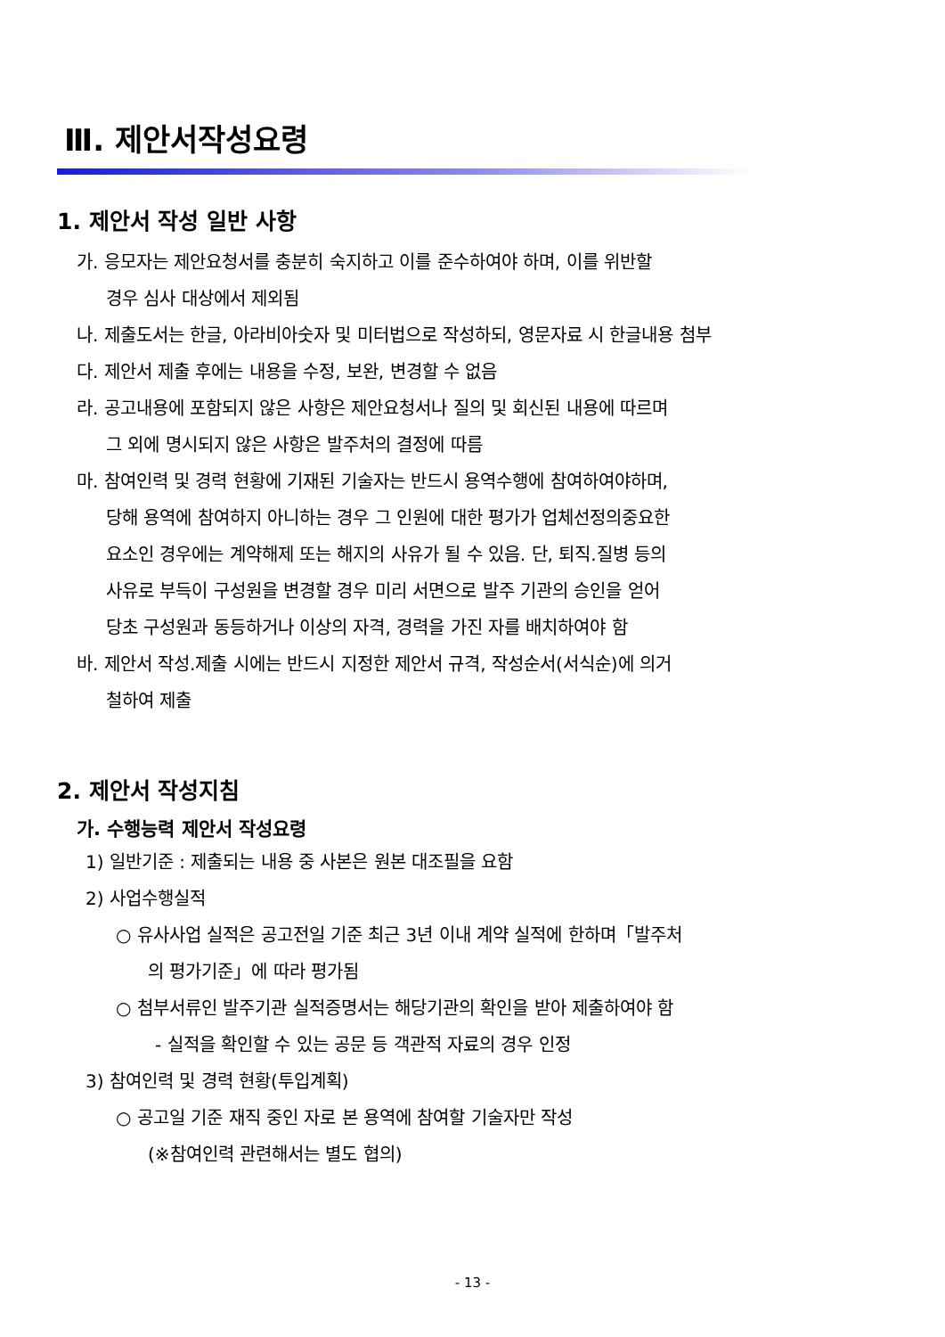Ⅲ. 제안서작성요령
1. 제안서 작성 일반 사항
가. 응모자는 제안요청서를 충분히 숙지하고 이를 준수하여야 하며, 이를 위반할
경우 심사 대상에서 제외됨
나. 제출도서는 한글, 아라비아숫자 및 미터법으로 작성하되, 영문자료 시 한글내용 첨부
다. 제안서 제출 후에는 내용을 수정, 보완, 변경할 수 없음
라. 공고내용에 포함되지 않은 사항은 제안요청서나 질의 및 회신된 내용에 따르며
그 외에 명시되지 않은 사항은 발주처의 결정에 따름
마. 참여인력 및 경력 현황에 기재된 기술자는 반드시 용역수행에 참여하여야하며,
당해 용역에 참여하지 아니하는 경우 그 인원에 대한 평가가 업체선정의중요한
요소인 경우에는 계약해제 또는 해지의 사유가 될 수 있음. 단, 퇴직.질병 등의
사유로 부득이 구성원을 변경할 경우 미리 서면으로 발주 기관의 승인을 얻어
당초 구성원과 동등하거나 이상의 자격, 경력을 가진 자를 배치하여야 함
바. 제안서 작성.제출 시에는 반드시 지정한 제안서 규격, 작성순서(서식순)에 의거
철하여 제출
2. 제안서 작성지침
가. 수행능력 제안서 작성요령
1) 일반기준 : 제출되는 내용 중 사본은 원본 대조필을 요함
2) 사업수행실적
○ 유사사업 실적은 공고전일 기준 최근 3년 이내 계약 실적에 한하며「발주처
의 평가기준」에 따라 평가됨
○ 첨부서류인 발주기관 실적증명서는 해당기관의 확인을 받아 제출하여야 함
- 실적을 확인할 수 있는 공문 등 객관적 자료의 경우 인정
3) 참여인력 및 경력 현황(투입계획)
○ 공고일 기준 재직 중인 자로 본 용역에 참여할 기술자만 작성
(※참여인력 관련해서는 별도 협의)
- 13 -